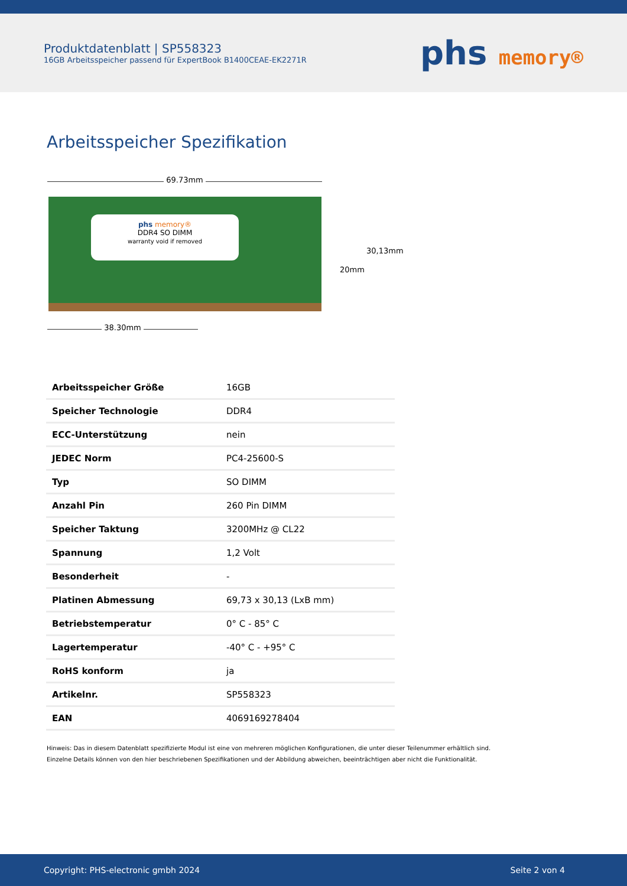Produktdatenblatt | SP558323
16GB Arbeitsspeicher passend für ExpertBook B1400CEAE-EK2271R
phs memory®
Arbeitsspeicher Spezifikation
69.73mm
phs memory®
DDR4 SO DIMM
warranty void if removed
30,13mm
20mm
38.30mm
| Arbeitsspeicher Größe | 16GB |
| Speicher Technologie | DDR4 |
| ECC-Unterstützung | nein |
| JEDEC Norm | PC4-25600-S |
| Typ | SO DIMM |
| Anzahl Pin | 260 Pin DIMM |
| Speicher Taktung | 3200MHz @ CL22 |
| Spannung | 1,2 Volt |
| Besonderheit | - |
| Platinen Abmessung | 69,73 x 30,13 (LxB mm) |
| Betriebstemperatur | 0° C - 85° C |
| Lagertemperatur | -40° C - +95° C |
| RoHS konform | ja |
| Artikelnr. | SP558323 |
| EAN | 4069169278404 |
Hinweis: Das in diesem Datenblatt spezifizierte Modul ist eine von mehreren möglichen Konfigurationen, die unter dieser Teilenummer erhältlich sind.
Einzelne Details können von den hier beschriebenen Spezifikationen und der Abbildung abweichen, beeinträchtigen aber nicht die Funktionalität.
Copyright: PHS-electronic gmbh 2024 Seite 2 von 4